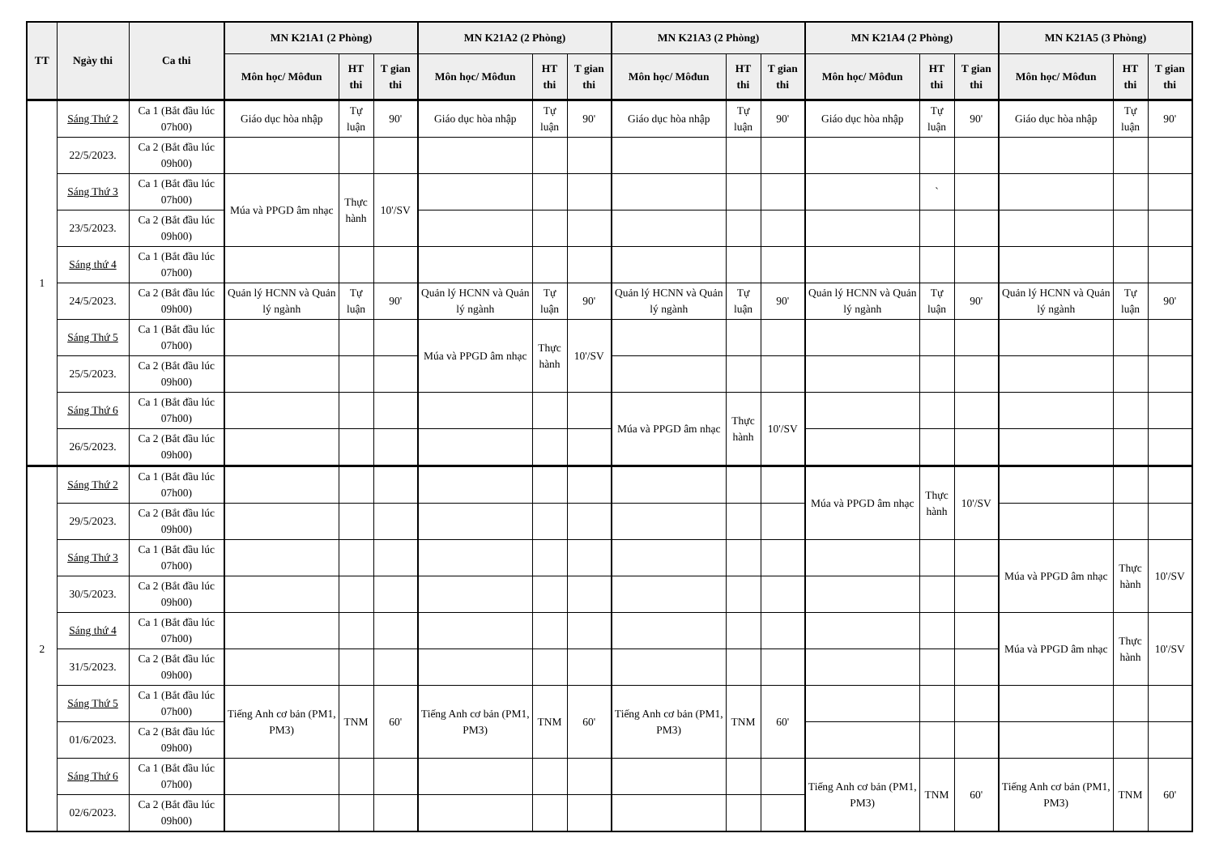| TT | Ngày thi | Ca thi | MN K21A1 (2 Phòng) | | | MN K21A2 (2 Phòng) | | | MN K21A3 (2 Phòng) | | | MN K21A4 (2 Phòng) | | | MN K21A5 (3 Phòng) | | |
| --- | --- | --- | --- | --- | --- | --- | --- | --- | --- | --- | --- | --- | --- | --- | --- | --- | --- |
| | | | Môn học/ Môđun | HT thi | T gian thi | Môn học/ Môđun | HT thi | T gian thi | Môn học/ Môđun | HT thi | T gian thi | Môn học/ Môđun | HT thi | T gian thi | Môn học/ Môđun | HT thi | T gian thi |
| 1 | Sáng Thứ 2 | Ca 1 (Bắt đầu lúc 07h00) | Giáo dục hòa nhập | Tự luận | 90' | Giáo dục hòa nhập | Tự luận | 90' | Giáo dục hòa nhập | Tự luận | 90' | Giáo dục hòa nhập | Tự luận | 90' | Giáo dục hòa nhập | Tự luận | 90' |
| | 22/5/2023. | Ca 2 (Bắt đầu lúc 09h00) | | | | | | | | | | | | | | | |
| | Sáng Thứ 3 | Ca 1 (Bắt đầu lúc 07h00) | Múa và PPGD âm nhạc | Thực hành | 10'/SV | | | | | | | | ` | | | | |
| | 23/5/2023. | Ca 2 (Bắt đầu lúc 09h00) | | | | | | | | | | | | | | | |
| | Sáng thứ 4 | Ca 1 (Bắt đầu lúc 07h00) | | | | | | | | | | | | | | | |
| | 24/5/2023. | Ca 2 (Bắt đầu lúc 09h00) | Quản lý HCNN và Quản lý ngành | Tự luận | 90' | Quản lý HCNN và Quản lý ngành | Tự luận | 90' | Quản lý HCNN và Quản lý ngành | Tự luận | 90' | Quản lý HCNN và Quản lý ngành | Tự luận | 90' | Quản lý HCNN và Quản lý ngành | Tự luận | 90' |
| | Sáng Thứ 5 | Ca 1 (Bắt đầu lúc 07h00) | | | | Múa và PPGD âm nhạc | Thực hành | 10'/SV | | | | | | | | | |
| | 25/5/2023. | Ca 2 (Bắt đầu lúc 09h00) | | | | | | | | | | | | | | | |
| | Sáng Thứ 6 | Ca 1 (Bắt đầu lúc 07h00) | | | | | | | Múa và PPGD âm nhạc | Thực hành | 10'/SV | | | | | | |
| | 26/5/2023. | Ca 2 (Bắt đầu lúc 09h00) | | | | | | | | | | | | | | | |
| 2 | Sáng Thứ 2 | Ca 1 (Bắt đầu lúc 07h00) | | | | | | | | | | Múa và PPGD âm nhạc | Thực hành | 10'/SV | | | |
| | 29/5/2023. | Ca 2 (Bắt đầu lúc 09h00) | | | | | | | | | | | | | | | |
| | Sáng Thứ 3 | Ca 1 (Bắt đầu lúc 07h00) | | | | | | | | | | | | | Múa và PPGD âm nhạc | Thực hành | 10'/SV |
| | 30/5/2023. | Ca 2 (Bắt đầu lúc 09h00) | | | | | | | | | | | | | | | |
| | Sáng thứ 4 | Ca 1 (Bắt đầu lúc 07h00) | | | | | | | | | | | | | Múa và PPGD âm nhạc | Thực hành | 10'/SV |
| | 31/5/2023. | Ca 2 (Bắt đầu lúc 09h00) | | | | | | | | | | | | | | | |
| | Sáng Thứ 5 | Ca 1 (Bắt đầu lúc 07h00) | Tiếng Anh cơ bản (PM1, PM3) | TNM | 60' | Tiếng Anh cơ bản (PM1, PM3) | TNM | 60' | Tiếng Anh cơ bản (PM1, PM3) | TNM | 60' | | | | | | |
| | 01/6/2023. | Ca 2 (Bắt đầu lúc 09h00) | | | | | | | | | | | | | | | |
| | Sáng Thứ 6 | Ca 1 (Bắt đầu lúc 07h00) | | | | | | | | | | Tiếng Anh cơ bản (PM1, PM3) | TNM | 60' | Tiếng Anh cơ bản (PM1, PM3) | TNM | 60' |
| | 02/6/2023. | Ca 2 (Bắt đầu lúc 09h00) | | | | | | | | | | | | | | | |